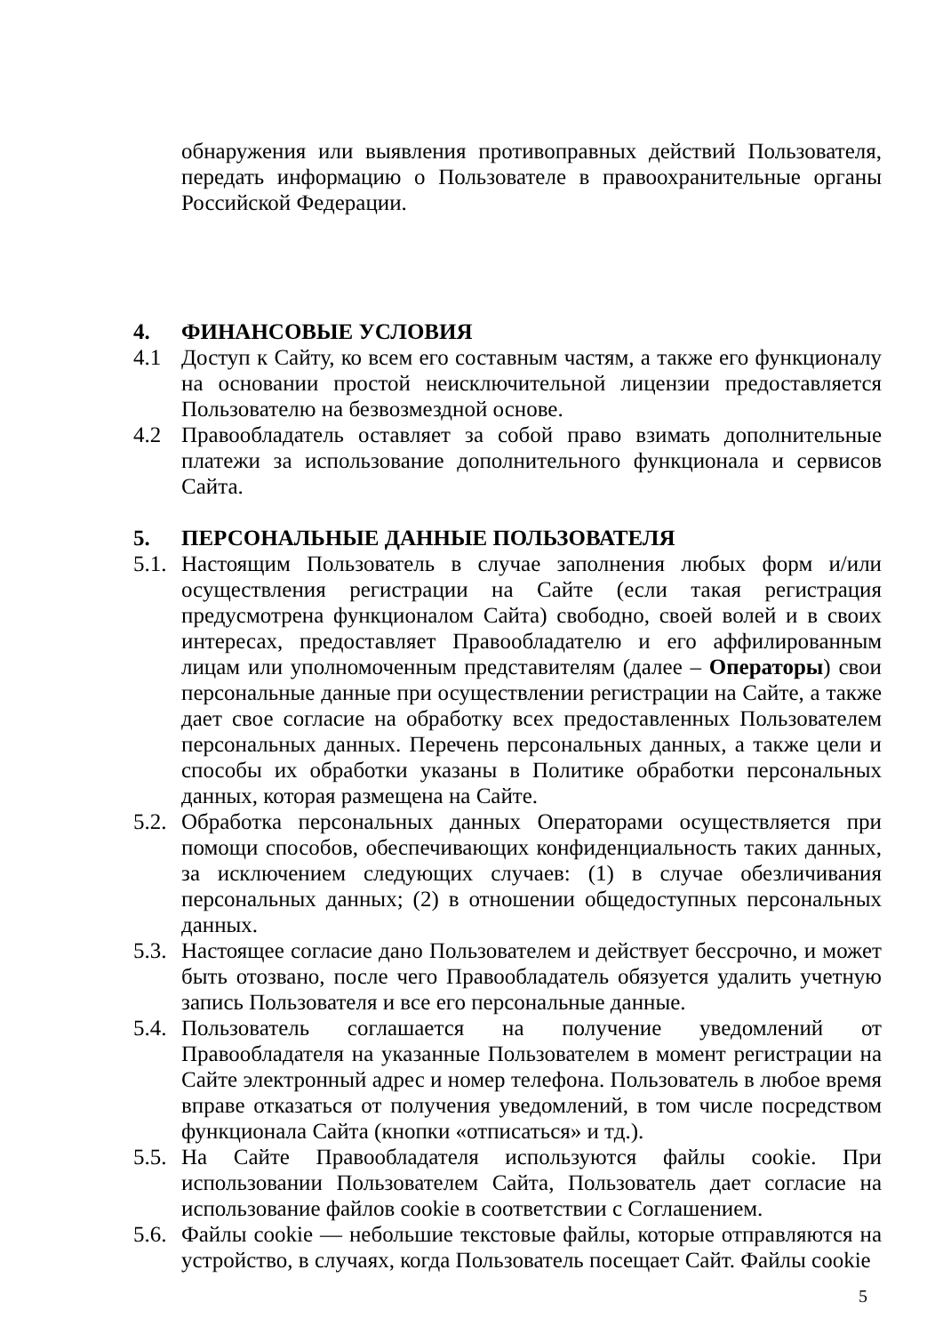обнаружения или выявления противоправных действий Пользователя, передать информацию о Пользователе в правоохранительные органы Российской Федерации.
4. ФИНАНСОВЫЕ УСЛОВИЯ
4.1 Доступ к Сайту, ко всем его составным частям, а также его функционалу на основании простой неисключительной лицензии предоставляется Пользователю на безвозмездной основе.
4.2 Правообладатель оставляет за собой право взимать дополнительные платежи за использование дополнительного функционала и сервисов Сайта.
5. ПЕРСОНАЛЬНЫЕ ДАННЫЕ ПОЛЬЗОВАТЕЛЯ
5.1.
Настоящим Пользователь в случае заполнения любых форм и/или осуществления регистрации на Сайте (если такая регистрация предусмотрена функционалом Сайта) свободно, своей волей и в своих интересах, предоставляет Правообладателю и его аффилированным лицам или уполномоченным представителям (далее – Операторы) свои персональные данные при осуществлении регистрации на Сайте, а также дает свое согласие на обработку всех предоставленных Пользователем персональных данных. Перечень персональных данных, а также цели и способы их обработки указаны в Политике обработки персональных данных, которая размещена на Сайте.
5.2.
Обработка персональных данных Операторами осуществляется при помощи способов, обеспечивающих конфиденциальность таких данных, за исключением следующих случаев: (1) в случае обезличивания персональных данных; (2) в отношении общедоступных персональных данных.
5.3.
Настоящее согласие дано Пользователем и действует бессрочно, и может быть отозвано, после чего Правообладатель обязуется удалить учетную запись Пользователя и все его персональные данные.
5.4.
Пользователь соглашается на получение уведомлений от Правообладателя на указанные Пользователем в момент регистрации на Сайте электронный адрес и номер телефона. Пользователь в любое время вправе отказаться от получения уведомлений, в том числе посредством функционала Сайта (кнопки «отписаться» и тд.).
5.5.
На Сайте Правообладателя используются файлы cookie. При использовании Пользователем Сайта, Пользователь дает согласие на использование файлов cookie в соответствии с Соглашением.
5.6.
Файлы cookie — небольшие текстовые файлы, которые отправляются на устройство, в случаях, когда Пользователь посещает Сайт. Файлы cookie
5